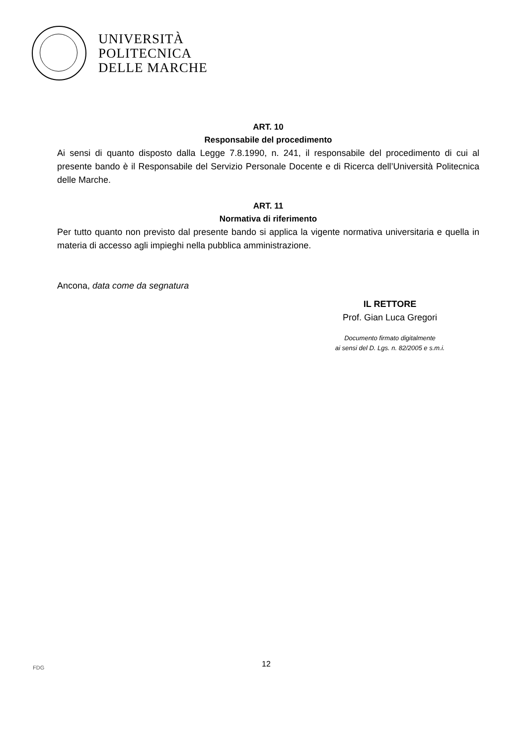UNIVERSITÀ
POLITECNICA
DELLE MARCHE
ART. 10
Responsabile del procedimento
Ai sensi di quanto disposto dalla Legge 7.8.1990, n. 241, il responsabile del procedimento di cui al presente bando è il Responsabile del Servizio Personale Docente e di Ricerca dell’Università Politecnica delle Marche.
ART. 11
Normativa di riferimento
Per tutto quanto non previsto dal presente bando si applica la vigente normativa universitaria e quella in materia di accesso agli impieghi nella pubblica amministrazione.
Ancona, data come da segnatura
IL RETTORE
Prof. Gian Luca Gregori
Documento firmato digitalmente
ai sensi del D. Lgs. n. 82/2005 e s.m.i.
FDG 12